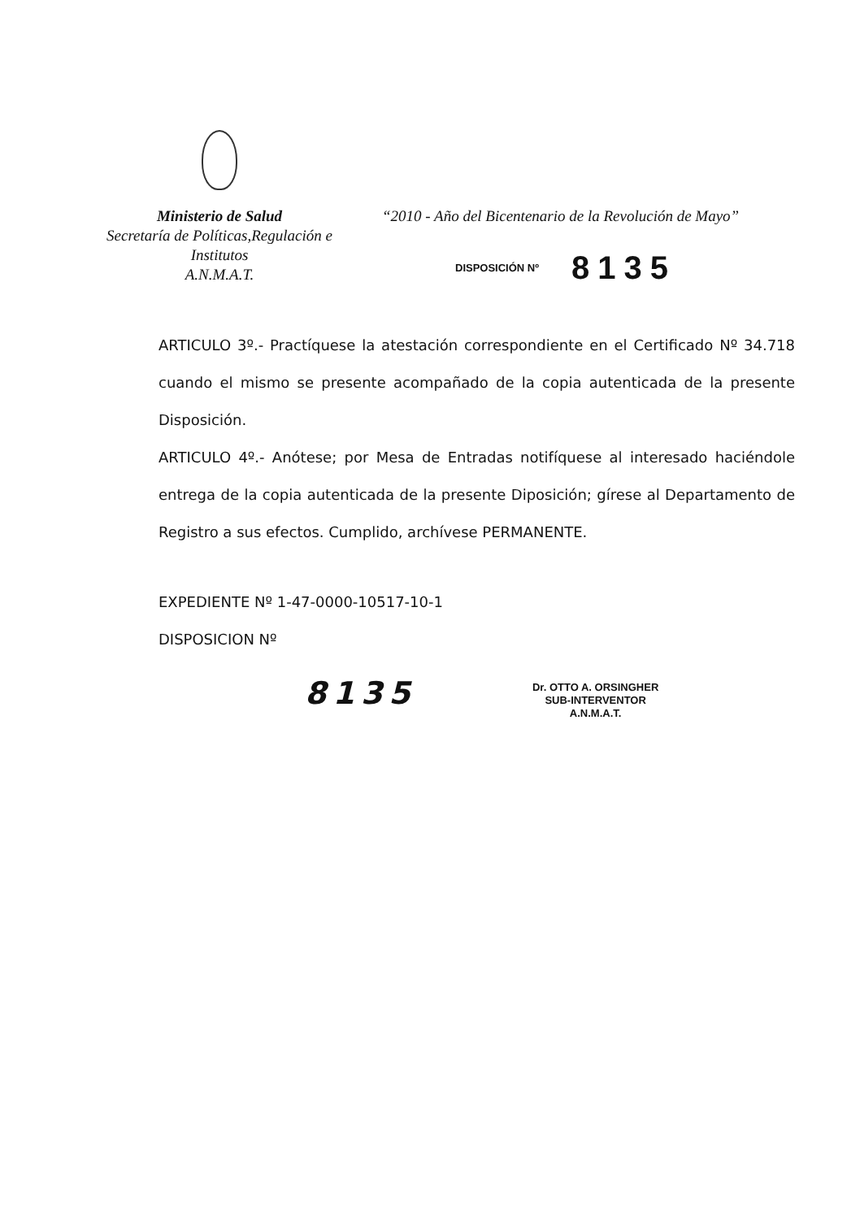Ministerio de Salud
Secretaría de Políticas,Regulación e
Institutos
A.N.M.A.T.
“2010 - Año del Bicentenario de la Revolución de Mayo”
DISPOSICIÓN Nº 8135
ARTICULO 3º.- Practíquese la atestación correspondiente en el Certificado Nº 34.718 cuando el mismo se presente acompañado de la copia autenticada de la presente Disposición.
ARTICULO 4º.- Anótese; por Mesa de Entradas notifíquese al interesado haciéndole entrega de la copia autenticada de la presente Diposición; gírese al Departamento de Registro a sus efectos. Cumplido, archívese PERMANENTE.
EXPEDIENTE Nº 1-47-0000-10517-10-1
DISPOSICION Nº
8135
Dr. OTTO A. ORSINGHER
SUB-INTERVENTOR
A.N.M.A.T.